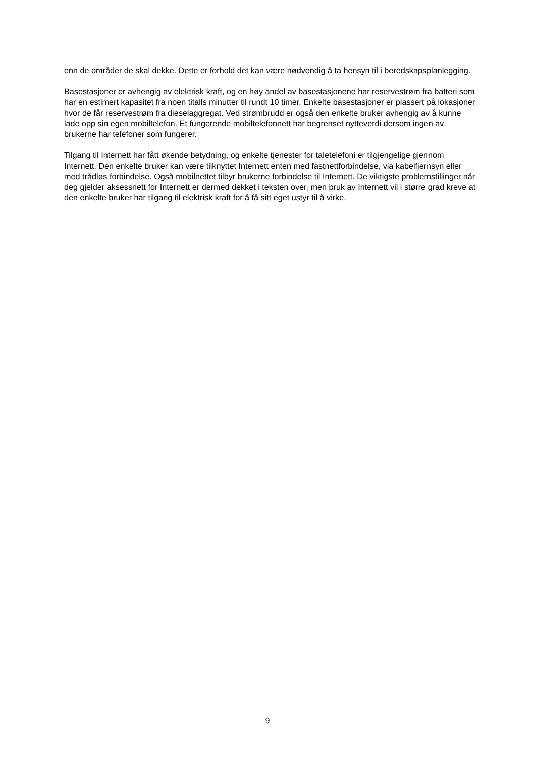enn de områder de skal dekke. Dette er forhold det kan være nødvendig å ta hensyn til i beredskapsplanlegging.
Basestasjoner er avhengig av elektrisk kraft, og en høy andel av basestasjonene har reservestrøm fra batteri som har en estimert kapasitet fra noen titalls minutter til rundt 10 timer. Enkelte basestasjoner er plassert på lokasjoner hvor de får reservestrøm fra dieselaggregat. Ved strømbrudd er også den enkelte bruker avhengig av å kunne lade opp sin egen mobiltelefon. Et fungerende mobiltelefonnett har begrenset nytteverdi dersom ingen av brukerne har telefoner som fungerer.
Tilgang til Internett har fått økende betydning, og enkelte tjenester for taletelefoni er tilgjengelige gjennom Internett. Den enkelte bruker kan være tilknyttet Internett enten med fastnettforbindelse, via kabelfjernsyn eller med trådløs forbindelse. Også mobilnettet tilbyr brukerne forbindelse til Internett. De viktigste problemstillinger når deg gjelder aksessnett for Internett er dermed dekket i teksten over, men bruk av Internett vil i større grad kreve at den enkelte bruker har tilgang til elektrisk kraft for å få sitt eget ustyr til å virke.
9